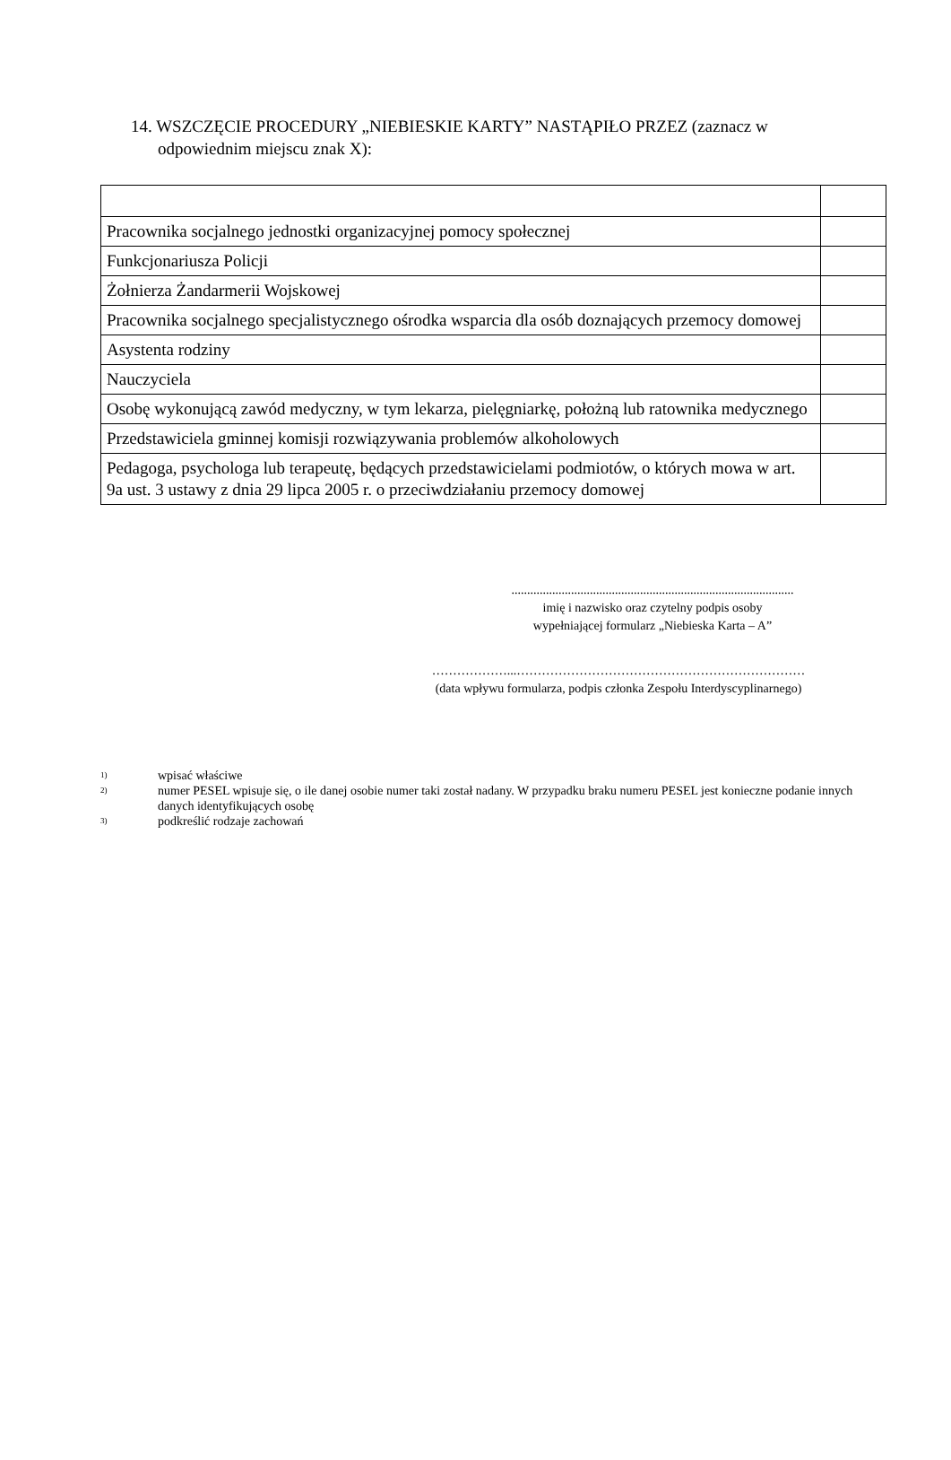14. WSZCZĘCIE PROCEDURY „NIEBIESKIE KARTY” NASTĄPIŁO PRZEZ (zaznacz w
odpowiednim miejscu znak X):
| Pracownika socjalnego jednostki organizacyjnej pomocy społecznej | |
| Funkcjonariusza Policji | |
| Żołnierza Żandarmerii Wojskowej | |
| Pracownika socjalnego specjalistycznego ośrodka wsparcia dla osób doznających przemocy domowej | |
| Asystenta rodziny | |
| Nauczyciela | |
| Osobę wykonującą zawód medyczny, w tym lekarza, pielęgniarkę, położną lub ratownika medycznego | |
| Przedstawiciela gminnej komisji rozwiązywania problemów alkoholowych | |
| Pedagoga, psychologa lub terapeutę, będących przedstawicielami podmiotów, o których mowa w art. 9a ust. 3 ustawy z dnia 29 lipca 2005 r. o przeciwdziałaniu przemocy domowej | |
..........................................................................................
imię i nazwisko oraz czytelny podpis osoby
wypełniającej formularz „Niebieska Karta – A”
………………...……………………………………………………………
(data wpływu formularza, podpis członka Zespołu Interdyscyplinarnego)
<sup>1)</sup> wpisać właściwe
<sup>2)</sup> numer PESEL wpisuje się, o ile danej osobie numer taki został nadany. W przypadku braku numeru PESEL jest konieczne podanie innych danych identyfikujących osobę
<sup>3)</sup> podkreślić rodzaje zachowań